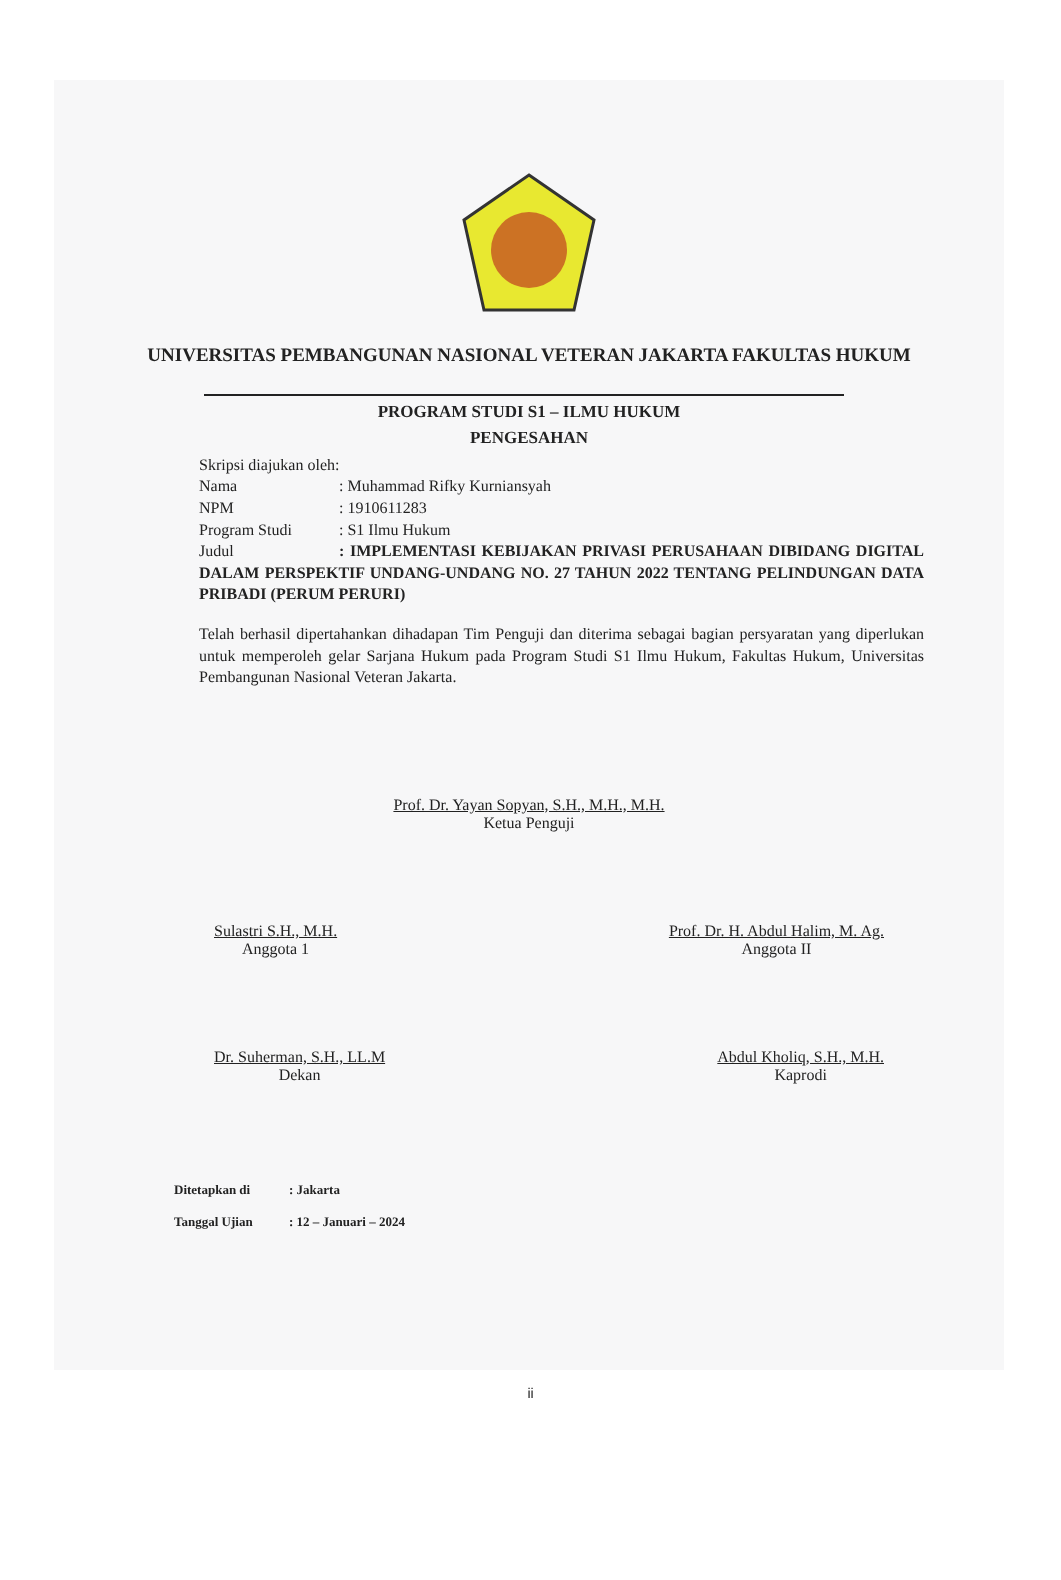UNIVERSITAS PEMBANGUNAN NASIONAL VETERAN JAKARTA FAKULTAS HUKUM
PROGRAM STUDI S1 – ILMU HUKUM
PENGESAHAN
Skripsi diajukan oleh:
Nama: Muhammad Rifky Kurniansyah
NPM: 1910611283
Program Studi: S1 Ilmu Hukum
Judul: IMPLEMENTASI KEBIJAKAN PRIVASI PERUSAHAAN DIBIDANG DIGITAL DALAM PERSPEKTIF UNDANG-UNDANG NO. 27 TAHUN 2022 TENTANG PELINDUNGAN DATA PRIBADI (PERUM PERURI)
Telah berhasil dipertahankan dihadapan Tim Penguji dan diterima sebagai bagian persyaratan yang diperlukan untuk memperoleh gelar Sarjana Hukum pada Program Studi S1 Ilmu Hukum, Fakultas Hukum, Universitas Pembangunan Nasional Veteran Jakarta.
Prof. Dr. Yayan Sopyan, S.H., M.H., M.H.
Ketua Penguji
Sulastri S.H., M.H.
Anggota 1
Prof. Dr. H. Abdul Halim, M. Ag.
Anggota II
Dr. Suherman, S.H., LL.M
Dekan
Abdul Kholiq, S.H., M.H.
Kaprodi
Ditetapkan di: Jakarta
Tanggal Ujian: 12 – Januari – 2024
ii